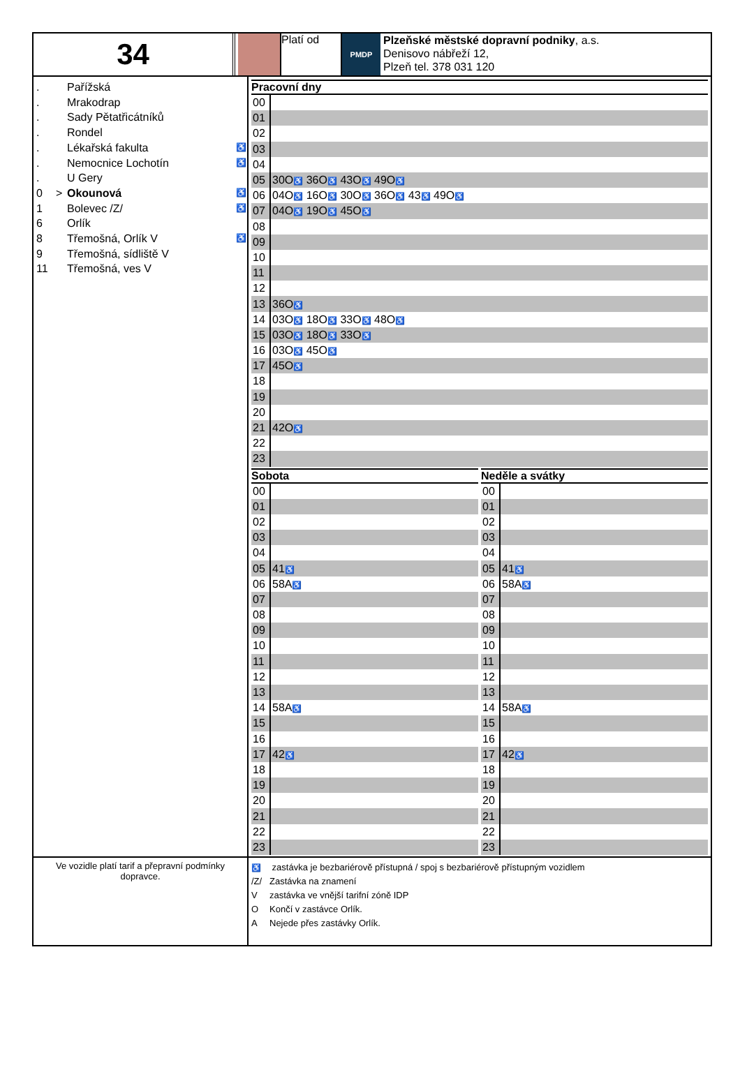34
Platí od
PMDP
Plzeňské městské dopravní podniky, a.s.
Denisovo nábřeží 12,
Plzeň tel. 378 031 120
. Pařížská
. Mrakodrap
. Sady Pětatřicátníků
. Rondel
. Lékařská fakulta ♿
. Nemocnice Lochotín ♿
. U Gery
0 > Okounová ♿
1 Bolevec /Z/ ♿
6 Orlík
8 Třemošná, Orlík V ♿
9 Třemošná, sídliště V
11 Třemošná, ves V
Pracovní dny
| 00 | |
| 01 | |
| 02 | |
| 03 | |
| 04 | |
| 05 | 30O ♿ 36O ♿ 43O ♿ 49O ♿ |
| 06 | 04O ♿ 16O ♿ 30O ♿ 36O ♿ 43 ♿ 49O ♿ |
| 07 | 04O ♿ 19O ♿ 45O ♿ |
| 08 | |
| 09 | |
| 10 | |
| 11 | |
| 12 | |
| 13 | 36O ♿ |
| 14 | 03O ♿ 18O ♿ 33O ♿ 48O ♿ |
| 15 | 03O ♿ 18O ♿ 33O ♿ |
| 16 | 03O ♿ 45O ♿ |
| 17 | 45O ♿ |
| 18 | |
| 19 | |
| 20 | |
| 21 | 42O ♿ |
| 22 | |
| 23 | |
Sobota
| 00 | |
| 01 | |
| 02 | |
| 03 | |
| 04 | |
| 05 | 41 ♿ |
| 06 | 58A ♿ |
| 07 | |
| 08 | |
| 09 | |
| 10 | |
| 11 | |
| 12 | |
| 13 | |
| 14 | 58A ♿ |
| 15 | |
| 16 | |
| 17 | 42 ♿ |
| 18 | |
| 19 | |
| 20 | |
| 21 | |
| 22 | |
| 23 | |
Neděle a svátky
| 00 | |
| 01 | |
| 02 | |
| 03 | |
| 04 | |
| 05 | 41 ♿ |
| 06 | 58A ♿ |
| 07 | |
| 08 | |
| 09 | |
| 10 | |
| 11 | |
| 12 | |
| 13 | |
| 14 | 58A ♿ |
| 15 | |
| 16 | |
| 17 | 42 ♿ |
| 18 | |
| 19 | |
| 20 | |
| 21 | |
| 22 | |
| 23 | |
Ve vozidle platí tarif a přepravní podmínky dopravce.
♿ zastávka je bezbariérově přístupná / spoj s bezbariérově přístupným vozidlem
/Z/ Zastávka na znamení
Vzastávka ve vnější tarifní zóně IDP
O Končí v zastávce Orlík.
A Nejede přes zastávky Orlík.